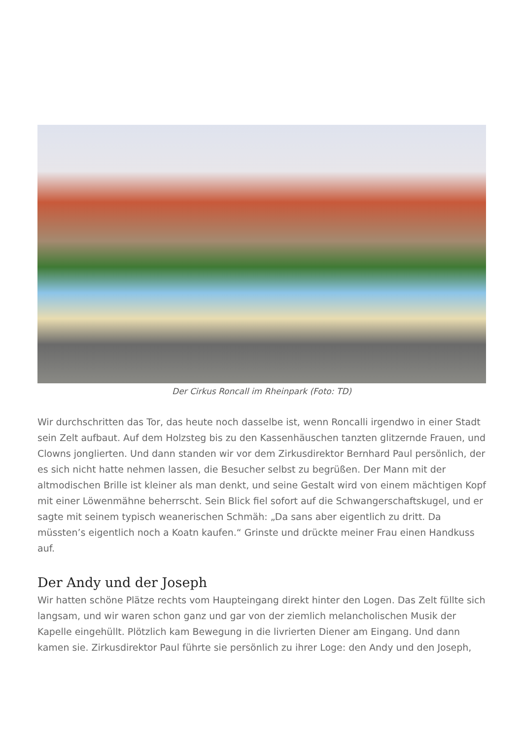Der Cirkus Roncall im Rheinpark (Foto: TD)
Wir durchschritten das Tor, das heute noch dasselbe ist, wenn Roncalli irgendwo in einer Stadt sein Zelt aufbaut. Auf dem Holzsteg bis zu den Kassenhäuschen tanzten glitzernde Frauen, und Clowns jonglierten. Und dann standen wir vor dem Zirkusdirektor Bernhard Paul persönlich, der es sich nicht hatte nehmen lassen, die Besucher selbst zu begrüßen. Der Mann mit der altmodischen Brille ist kleiner als man denkt, und seine Gestalt wird von einem mächtigen Kopf mit einer Löwenmähne beherrscht. Sein Blick fiel sofort auf die Schwangerschaftskugel, und er sagte mit seinem typisch weanerischen Schmäh: „Da sans aber eigentlich zu dritt. Da müssten’s eigentlich noch a Koatn kaufen.“ Grinste und drückte meiner Frau einen Handkuss auf.
Der Andy und der Joseph
Wir hatten schöne Plätze rechts vom Haupteingang direkt hinter den Logen. Das Zelt füllte sich langsam, und wir waren schon ganz und gar von der ziemlich melancholischen Musik der Kapelle eingehüllt. Plötzlich kam Bewegung in die livrierten Diener am Eingang. Und dann kamen sie. Zirkusdirektor Paul führte sie persönlich zu ihrer Loge: den Andy und den Joseph,